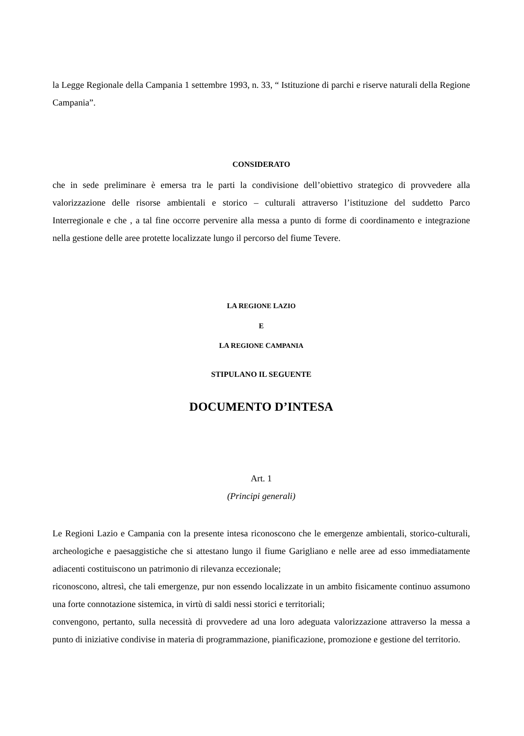la Legge Regionale della Campania 1 settembre 1993, n. 33, “ Istituzione di parchi e riserve naturali della Regione Campania”.
CONSIDERATO
che in sede preliminare è emersa tra le parti la condivisione dell’obiettivo strategico di provvedere alla valorizzazione delle risorse ambientali e storico – culturali attraverso l’istituzione del suddetto Parco Interregionale e che , a tal fine occorre pervenire alla messa a punto di forme di coordinamento e integrazione nella gestione delle aree protette localizzate lungo il percorso del fiume Tevere.
LA REGIONE LAZIO
E
LA REGIONE CAMPANIA
STIPULANO IL SEGUENTE
DOCUMENTO D’INTESA
Art. 1
(Principi generali)
Le Regioni Lazio e Campania con la presente intesa riconoscono che le emergenze ambientali, storico-culturali, archeologiche e paesaggistiche che si attestano lungo il fiume Garigliano e nelle aree ad esso immediatamente adiacenti costituiscono un patrimonio di rilevanza eccezionale;
riconoscono, altresì, che tali emergenze, pur non essendo localizzate in un ambito fisicamente continuo assumono una forte connotazione sistemica, in virtù di saldi nessi storici e territoriali;
convengono, pertanto, sulla necessità di provvedere ad una loro adeguata valorizzazione attraverso la messa a punto di iniziative condivise in materia di programmazione, pianificazione, promozione e gestione del territorio.